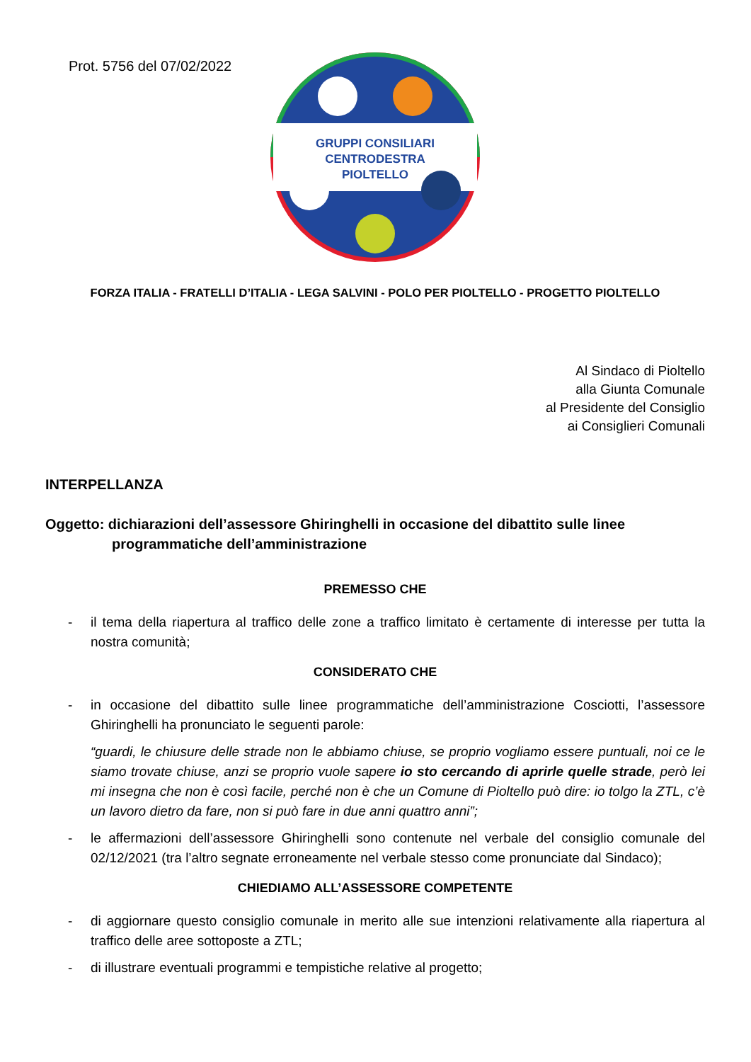Prot. 5756 del 07/02/2022
GRUPPI CONSILIARI
CENTRODESTRA
PIOLTELLO
FORZA ITALIA - FRATELLI D’ITALIA - LEGA SALVINI - POLO PER PIOLTELLO - PROGETTO PIOLTELLO
Al Sindaco di Pioltello
alla Giunta Comunale
al Presidente del Consiglio
ai Consiglieri Comunali
INTERPELLANZA
Oggetto: dichiarazioni dell’assessore Ghiringhelli in occasione del dibattito sulle linee programmatiche dell’amministrazione
PREMESSO CHE
- il tema della riapertura al traffico delle zone a traffico limitato è certamente di interesse per tutta la nostra comunità;
CONSIDERATO CHE
- in occasione del dibattito sulle linee programmatiche dell’amministrazione Cosciotti, l’assessore Ghiringhelli ha pronunciato le seguenti parole:
“guardi, le chiusure delle strade non le abbiamo chiuse, se proprio vogliamo essere puntuali, noi ce le siamo trovate chiuse, anzi se proprio vuole sapere io sto cercando di aprirle quelle strade, però lei mi insegna che non è così facile, perché non è che un Comune di Pioltello può dire: io tolgo la ZTL, c’è un lavoro dietro da fare, non si può fare in due anni quattro anni”;
- le affermazioni dell’assessore Ghiringhelli sono contenute nel verbale del consiglio comunale del 02/12/2021 (tra l’altro segnate erroneamente nel verbale stesso come pronunciate dal Sindaco);
CHIEDIAMO ALL’ASSESSORE COMPETENTE
- di aggiornare questo consiglio comunale in merito alle sue intenzioni relativamente alla riapertura al traffico delle aree sottoposte a ZTL;
- di illustrare eventuali programmi e tempistiche relative al progetto;